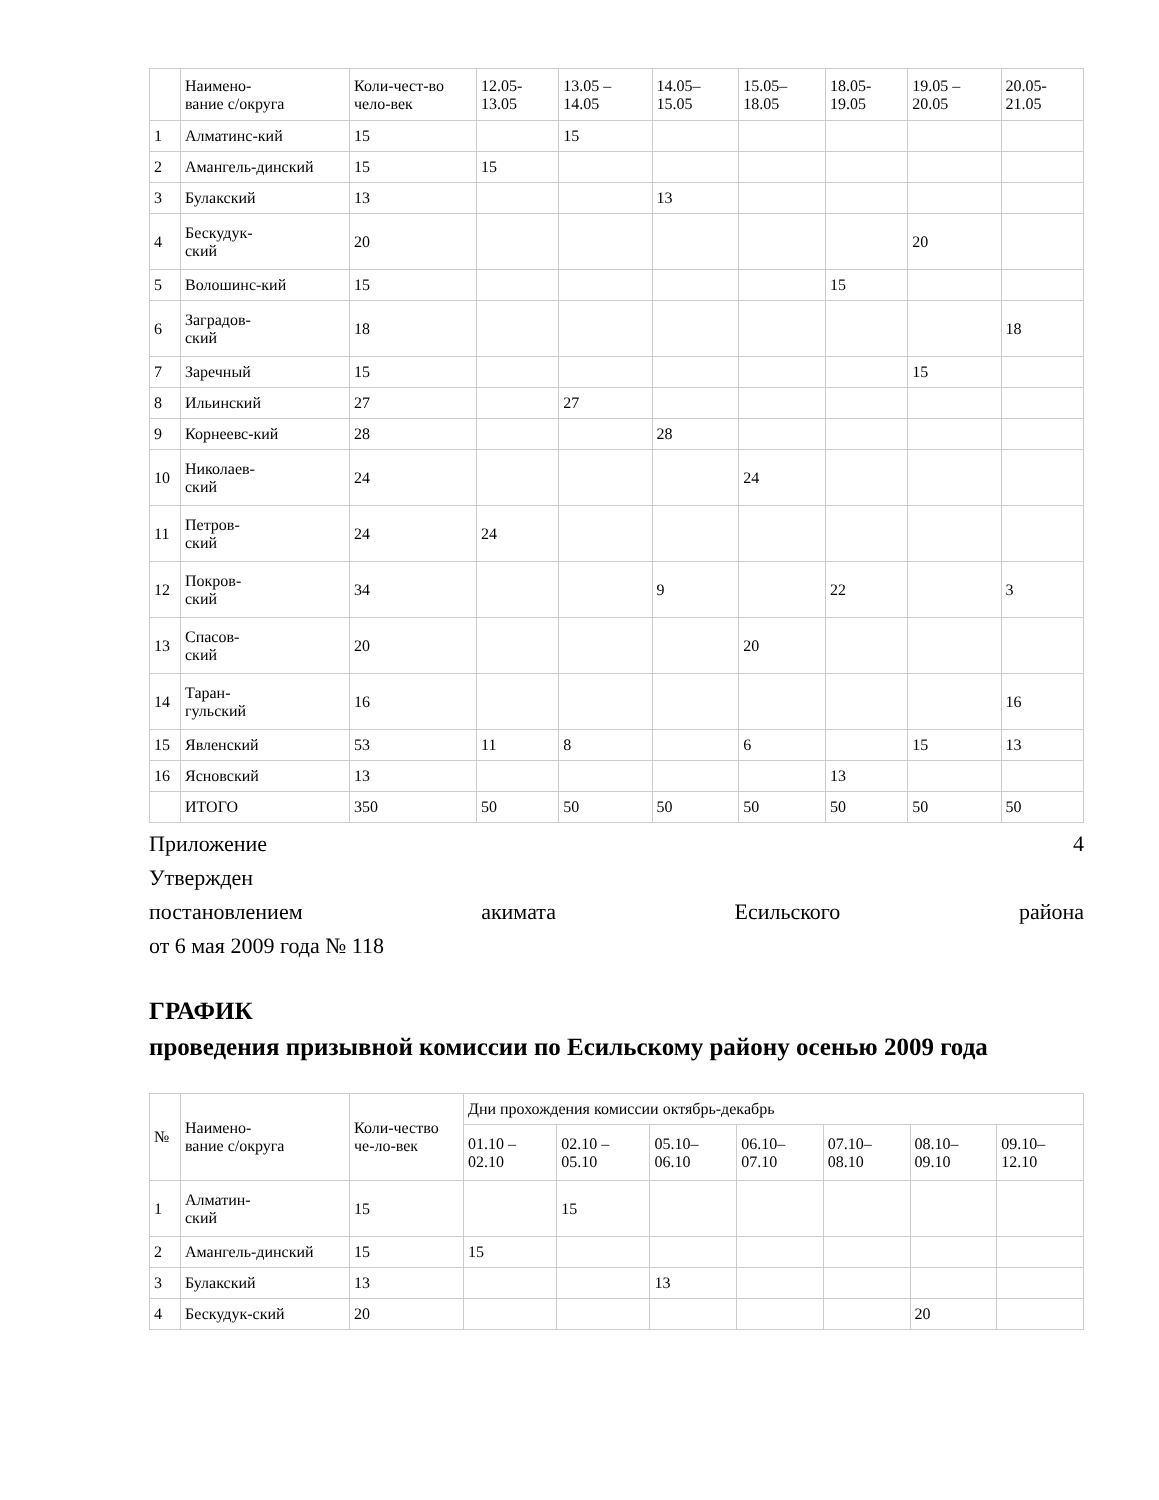| | Наимено- вание с/округа | Коли-чест-во чело-век | 12.05- 13.05 | 13.05 – 14.05 | 14.05– 15.05 | 15.05– 18.05 | 18.05- 19.05 | 19.05 – 20.05 | 20.05- 21.05 |
| --- | --- | --- | --- | --- | --- | --- | --- | --- | --- |
| 1 | Алматинс-кий | 15 | | 15 | | | | | |
| 2 | Амангель-динский | 15 | 15 | | | | | | |
| 3 | Булакский | 13 | | | 13 | | | | |
| 4 | Бескудук- ский | 20 | | | | | | 20 | |
| 5 | Волошинс-кий | 15 | | | | | 15 | | |
| 6 | Заградов- ский | 18 | | | | | | | 18 |
| 7 | Заречный | 15 | | | | | | 15 | |
| 8 | Ильинский | 27 | | 27 | | | | | |
| 9 | Корнеевс-кий | 28 | | | 28 | | | | |
| 10 | Николаев- ский | 24 | | | | 24 | | | |
| 11 | Петров- ский | 24 | 24 | | | | | | |
| 12 | Покров- ский | 34 | | | 9 | | 22 | | 3 |
| 13 | Спасов- ский | 20 | | | | 20 | | | |
| 14 | Таран- гульский | 16 | | | | | | | 16 |
| 15 | Явленский | 53 | 11 | 8 | | 6 | | 15 | 13 |
| 16 | Ясновский | 13 | | | | | 13 | | |
| | ИТОГО | 350 | 50 | 50 | 50 | 50 | 50 | 50 | 50 |
Приложение 4
Утвержден
постановлением акимата Есильского района
от 6 мая 2009 года № 118
ГРАФИК
проведения призывной комиссии по Есильскому району осенью 2009 года
| № | Наимено- вание с/округа | Коли-чество че-ло-век | Дни прохождения комиссии октябрь-декабрь | | | | | | |
| --- | --- | --- | --- | --- | --- | --- | --- | --- | --- |
| | | | 01.10 – 02.10 | 02.10 – 05.10 | 05.10– 06.10 | 06.10– 07.10 | 07.10– 08.10 | 08.10– 09.10 | 09.10– 12.10 |
| 1 | Алматин- ский | 15 | | 15 | | | | | |
| 2 | Амангель-динский | 15 | 15 | | | | | | |
| 3 | Булакский | 13 | | | 13 | | | | |
| 4 | Бескудук-ский | 20 | | | | | | 20 | |